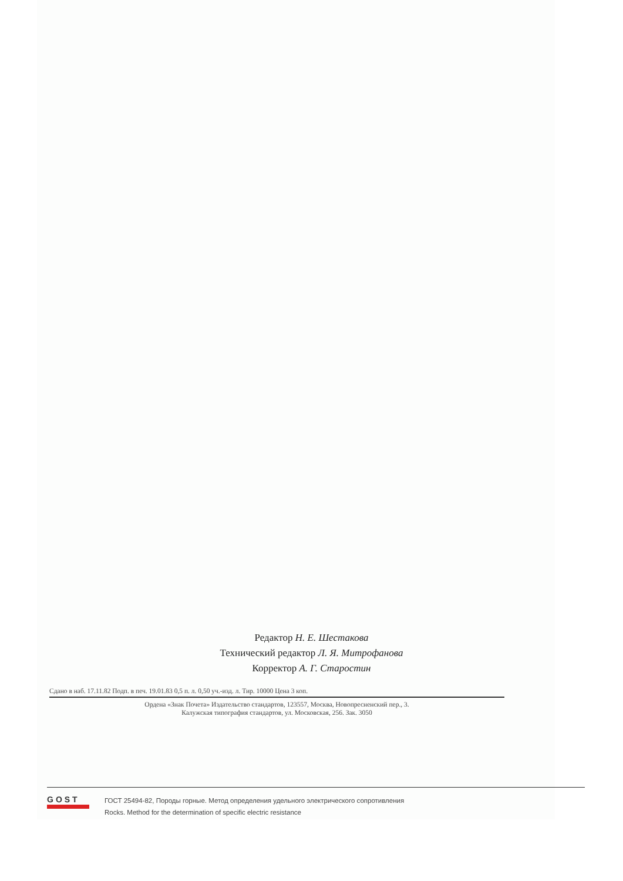Редактор Н. Е. Шестакова
Технический редактор Л. Я. Митрофанова
Корректор А. Г. Старостин
Сдано в наб. 17.11.82 Подп. в печ. 19.01.83 0,5 п. л. 0,50 уч.-изд. л. Тир. 10000 Цена 3 коп.
Ордена «Знак Почета» Издательство стандартов, 123557, Москва, Новопресненский пер., 3.
Калужская типография стандартов, ул. Московская, 256. Зак. 3050
GOST
ГОСТ 25494-82, Породы горные. Метод определения удельного электрического сопротивления
Rocks. Method for the determination of specific electric resistance